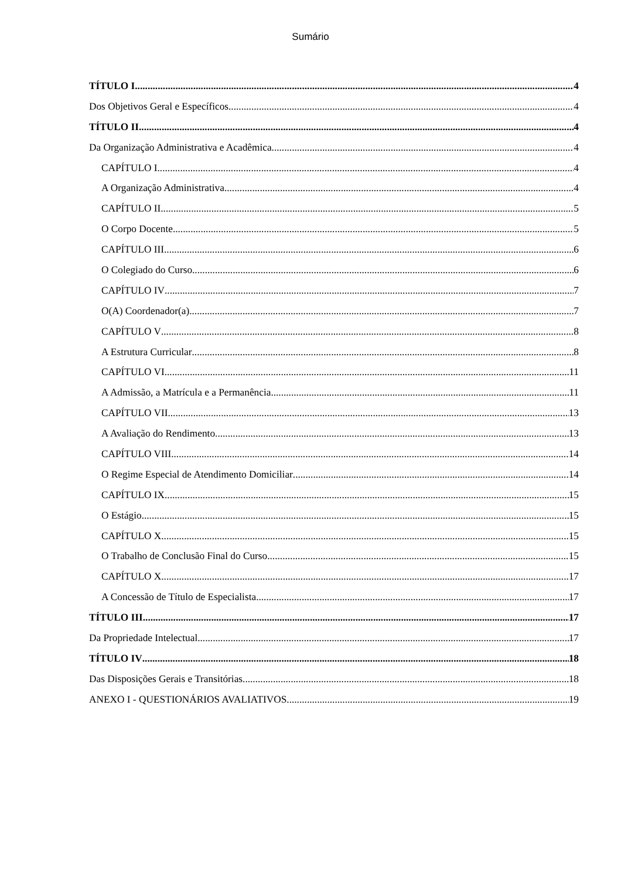Sumário
TÍTULO I 4
Dos Objetivos Geral e Específicos 4
TÍTULO II 4
Da Organização Administrativa e Acadêmica 4
CAPÍTULO I 4
A Organização Administrativa 4
CAPÍTULO II 5
O Corpo Docente 5
CAPÍTULO III 6
O Colegiado do Curso 6
CAPÍTULO IV 7
O(A) Coordenador(a) 7
CAPÍTULO V 8
A Estrutura Curricular 8
CAPÍTULO VI 11
A Admissão, a Matrícula e a Permanência 11
CAPÍTULO VII 13
A Avaliação do Rendimento 13
CAPÍTULO VIII 14
O Regime Especial de Atendimento Domiciliar 14
CAPÍTULO IX 15
O Estágio 15
CAPÍTULO X 15
O Trabalho de Conclusão Final do Curso 15
CAPÍTULO X 17
A Concessão de Título de Especialista 17
TÍTULO III 17
Da Propriedade Intelectual 17
TÍTULO IV 18
Das Disposições Gerais e Transitórias 18
ANEXO I - QUESTIONÁRIOS AVALIATIVOS 19